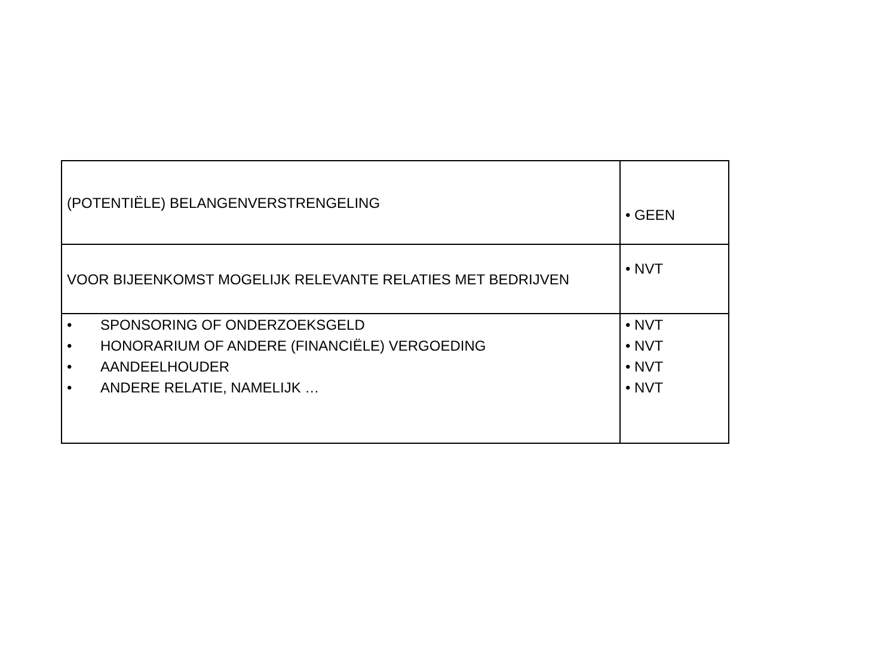| (POTENTIËLE) BELANGENVERSTRENGELING | • GEEN |
| VOOR BIJEENKOMST MOGELIJK RELEVANTE RELATIES MET BEDRIJVEN | • NVT |
| • SPONSORING OF ONDERZOEKSGELD • HONORARIUM OF ANDERE (FINANCIËLE) VERGOEDING • AANDEELHOUDER • ANDERE RELATIE, NAMELIJK … | • NVT • NVT • NVT • NVT |